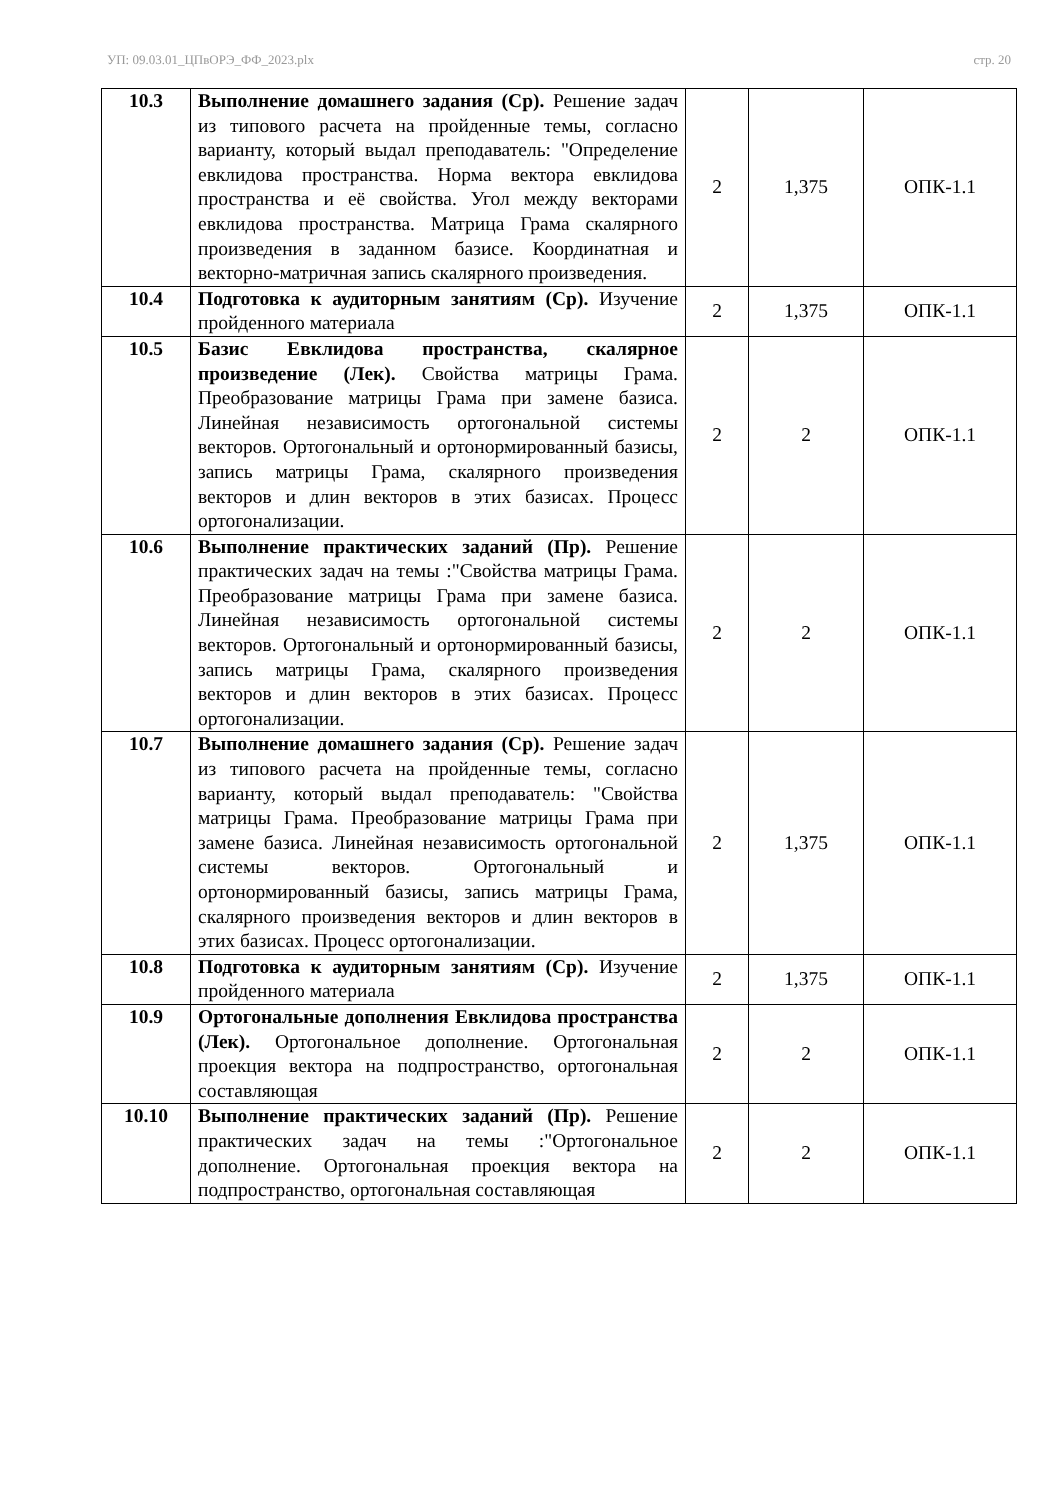УП: 09.03.01_ЦПвОРЭ_ФФ_2023.plx стр. 20
| 10.3 | Выполнение домашнего задания (Ср). Решение задач из типового расчета на пройденные темы, согласно варианту, который выдал преподаватель: "Определение евклидова пространства. Норма вектора евклидова пространства и её свойства. Угол между векторами евклидова пространства. Матрица Грама скалярного произведения в заданном базисе. Координатная и векторно-матричная запись скалярного произведения. | 2 | 1,375 | ОПК-1.1 |
| 10.4 | Подготовка к аудиторным занятиям (Ср). Изучение пройденного материала | 2 | 1,375 | ОПК-1.1 |
| 10.5 | Базис Евклидова пространства, скалярное произведение (Лек). Свойства матрицы Грама. Преобразование матрицы Грама при замене базиса. Линейная независимость ортогональной системы векторов. Ортогональный и ортонормированный базисы, запись матрицы Грама, скалярного произведения векторов и длин векторов в этих базисах. Процесс ортогонализации. | 2 | 2 | ОПК-1.1 |
| 10.6 | Выполнение практических заданий (Пр). Решение практических задач на темы :"Свойства матрицы Грама. Преобразование матрицы Грама при замене базиса. Линейная независимость ортогональной системы векторов. Ортогональный и ортонормированный базисы, запись матрицы Грама, скалярного произведения векторов и длин векторов в этих базисах. Процесс ортогонализации. | 2 | 2 | ОПК-1.1 |
| 10.7 | Выполнение домашнего задания (Ср). Решение задач из типового расчета на пройденные темы, согласно варианту, который выдал преподаватель: "Свойства матрицы Грама. Преобразование матрицы Грама при замене базиса. Линейная независимость ортогональной системы векторов. Ортогональный и ортонормированный базисы, запись матрицы Грама, скалярного произведения векторов и длин векторов в этих базисах. Процесс ортогонализации. | 2 | 1,375 | ОПК-1.1 |
| 10.8 | Подготовка к аудиторным занятиям (Ср). Изучение пройденного материала | 2 | 1,375 | ОПК-1.1 |
| 10.9 | Ортогональные дополнения Евклидова пространства (Лек). Ортогональное дополнение. Ортогональная проекция вектора на подпространство, ортогональная составляющая | 2 | 2 | ОПК-1.1 |
| 10.10 | Выполнение практических заданий (Пр). Решение практических задач на темы :"Ортогональное дополнение. Ортогональная проекция вектора на подпространство, ортогональная составляющая | 2 | 2 | ОПК-1.1 |